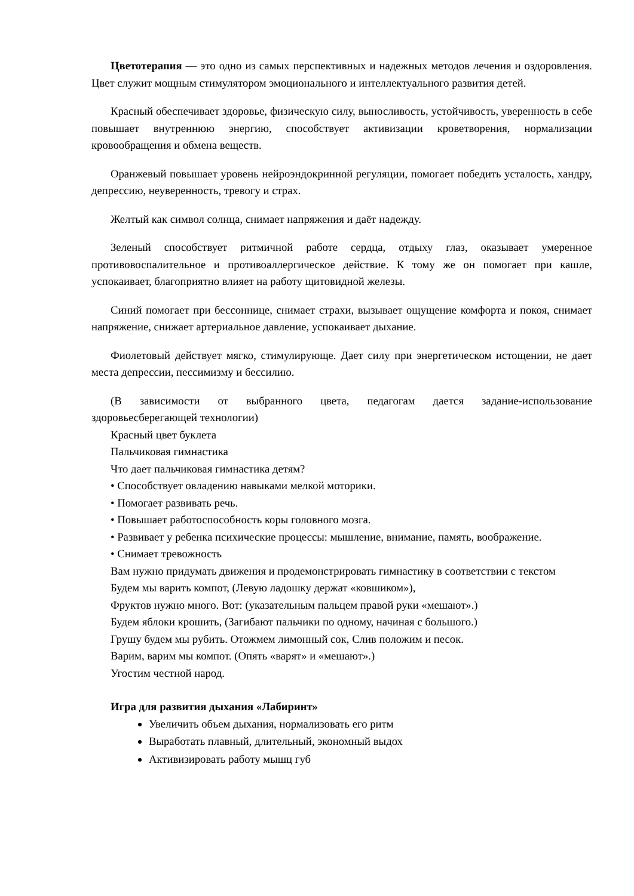Цветотерапия — это одно из самых перспективных и надежных методов лечения и оздоровления. Цвет служит мощным стимулятором эмоционального и интеллектуального развития детей.
Красный обеспечивает здоровье, физическую силу, выносливость, устойчивость, уверенность в себе повышает внутреннюю энергию, способствует активизации кроветворения, нормализации кровообращения и обмена веществ.
Оранжевый повышает уровень нейроэндокринной регуляции, помогает победить усталость, хандру, депрессию, неуверенность, тревогу и страх.
Желтый как символ солнца, снимает напряжения и даёт надежду.
Зеленый способствует ритмичной работе сердца, отдыху глаз, оказывает умеренное противовоспалительное и противоаллергическое действие. К тому же он помогает при кашле, успокаивает, благоприятно влияет на работу щитовидной железы.
Синий помогает при бессоннице, снимает страхи, вызывает ощущение комфорта и покоя, снимает напряжение, снижает артериальное давление, успокаивает дыхание.
Фиолетовый действует мягко, стимулирующе. Дает силу при энергетическом истощении, не дает места депрессии, пессимизму и бессилию.
(В зависимости от выбранного цвета, педагогам дается задание-использование здоровьесберегающей технологии)
Красный цвет буклета
Пальчиковая гимнастика
Что дает пальчиковая гимнастика детям?
• Способствует овладению навыками мелкой моторики.
• Помогает развивать речь.
• Повышает работоспособность коры головного мозга.
• Развивает у ребенка психические процессы: мышление, внимание, память, воображение.
• Снимает тревожность
Вам нужно придумать движения и продемонстрировать гимнастику в соответствии с текстом
Будем мы варить компот, (Левую ладошку держат «ковшиком»),
Фруктов нужно много. Вот: (указательным пальцем правой руки «мешают».)
Будем яблоки крошить, (Загибают пальчики по одному, начиная с большого.)
Грушу будем мы рубить. Отожмем лимонный сок, Слив положим и песок.
Варим, варим мы компот. (Опять «варят» и «мешают».)
Угостим честной народ.
Игра для развития дыхания «Лабиринт»
Увеличить объем дыхания, нормализовать его ритм
Выработать плавный, длительный, экономный выдох
Активизировать работу мышц губ